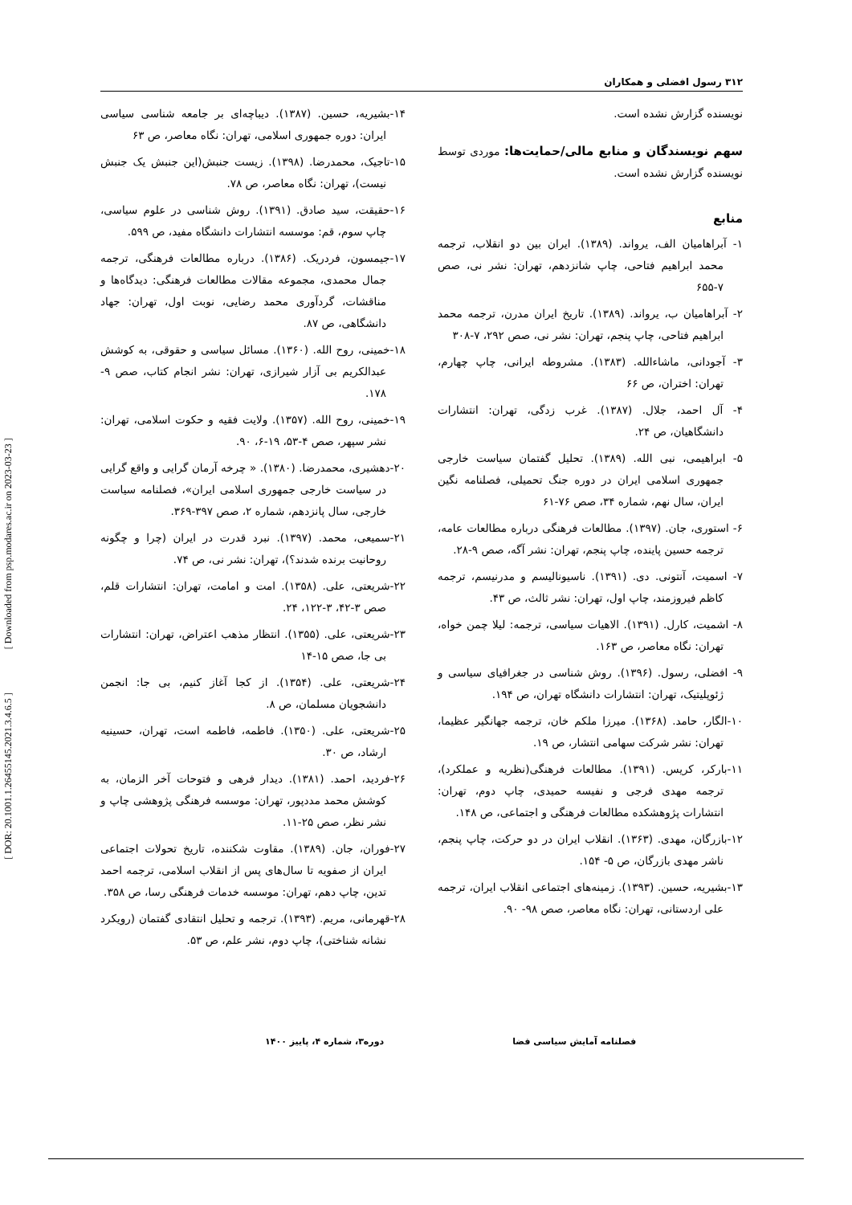[ DOR: 20.1001.1.26455145.2021.3.4.6.5 ] [ Downloaded from psp.modares.ac.ir on 2023-03-23 ]
۳۱۲ رسول افضلی و همکاران
نویسنده گزارش نشده است.
سهم نویسندگان و منابع مالی/حمایت‌ها: موردی توسط نویسنده گزارش نشده است.
منابع
۱- آبراهامیان الف، یرواند. (۱۳۸۹). ایران بین دو انقلاب، ترجمه محمد ابراهیم فتاحی، چاپ شانزدهم، تهران: نشر نی، صص ۷-۶۵۵
۲- آبراهامیان ب، یرواند. (۱۳۸۹). تاریخ ایران مدرن، ترجمه محمد ابراهیم فتاحی، چاپ پنجم، تهران: نشر نی، صص ۲۹۲، ۷-۳۰۸
۳- آجودانی، ماشاءالله. (۱۳۸۳). مشروطه ایرانی، چاپ چهارم، تهران: اختران، ص ۶۶
۴- آل احمد، جلال. (۱۳۸۷). غرب زدگی، تهران: انتشارات دانشگاهیان، ص ۲۴.
۵- ابراهیمی، نبی الله. (۱۳۸۹). تحلیل گفتمان سیاست خارجی جمهوری اسلامی ایران در دوره جنگ تحمیلی، فصلنامه نگین ایران، سال نهم، شماره ۳۴، صص ۷۶-۶۱
۶- استوری، جان. (۱۳۹۷). مطالعات فرهنگی درباره مطالعات عامه، ترجمه حسین پاینده، چاپ پنجم، تهران: نشر آگه، صص ۹-۲۸.
۷- اسمیت، آنتونی. دی. (۱۳۹۱). ناسیونالیسم و مدرنیسم، ترجمه کاظم فیروزمند، چاپ اول، تهران: نشر ثالث، ص ۴۳.
۸- اشمیت، کارل. (۱۳۹۱). الاهیات سیاسی، ترجمه: لیلا چمن خواه، تهران: نگاه معاصر، ص ۱۶۳.
۹- افضلی، رسول. (۱۳۹۶). روش شناسی در جغرافیای سیاسی و ژئوپلیتیک، تهران: انتشارات دانشگاه تهران، ص ۱۹۴.
۱۰-الگار، حامد. (۱۳۶۸). میرزا ملکم خان، ترجمه جهانگیر عظیما، تهران: نشر شرکت سهامی انتشار، ص ۱۹.
۱۱-بارکر، کریس. (۱۳۹۱). مطالعات فرهنگی(نظریه و عملکرد)، ترجمه مهدی فرجی و نفیسه حمیدی، چاپ دوم، تهران: انتشارات پژوهشکده مطالعات فرهنگی و اجتماعی، ص ۱۴۸.
۱۲-بازرگان، مهدی. (۱۳۶۳). انقلاب ایران در دو حرکت، چاپ پنجم، ناشر مهدی بازرگان، ص ۵- ۱۵۴.
۱۳-بشیریه، حسین. (۱۳۹۳). زمینه‌های اجتماعی انقلاب ایران، ترجمه علی اردستانی، تهران: نگاه معاصر، صص ۹۸- ۹۰.
۱۴-بشیریه، حسین. (۱۳۸۷). دیباچه‌ای بر جامعه شناسی سیاسی ایران: دوره جمهوری اسلامی، تهران: نگاه معاصر، ص ۶۳
۱۵-تاجیک، محمدرضا. (۱۳۹۸). زیست جنبش(این جنبش یک جنبش نیست)، تهران: نگاه معاصر، ص ۷۸.
۱۶-حقیقت، سید صادق. (۱۳۹۱). روش شناسی در علوم سیاسی، چاپ سوم، قم: موسسه انتشارات دانشگاه مفید، ص ۵۹۹.
۱۷-جیمسون، فردریک. (۱۳۸۶). درباره مطالعات فرهنگی، ترجمه جمال محمدی، مجموعه مقالات مطالعات فرهنگی: دیدگاه‌ها و مناقشات، گردآوری محمد رضایی، نوبت اول، تهران: جهاد دانشگاهی، ص ۸۷.
۱۸-خمینی، روح الله. (۱۳۶۰). مسائل سیاسی و حقوقی، به کوشش عبدالکریم بی آزار شیرازی، تهران: نشر انجام کتاب، صص ۹- ۱۷۸.
۱۹-خمینی، روح الله. (۱۳۵۷). ولایت فقیه و حکوت اسلامی، تهران: نشر سپهر، صص ۴-۵۳، ۱۹-۶، ۹۰.
۲۰-دهشیری، محمدرضا. (۱۳۸۰). « چرخه آرمان گرایی و واقع گرایی در سیاست خارجی جمهوری اسلامی ایران»، فصلنامه سیاست خارجی، سال پانزدهم، شماره ۲، صص ۳۹۷-۳۶۹.
۲۱-سمیعی، محمد. (۱۳۹۷). نبرد قدرت در ایران (چرا و چگونه روحانیت برنده شدند؟)، تهران: نشر نی، ص ۷۴.
۲۲-شریعتی، علی. (۱۳۵۸). امت و امامت، تهران: انتشارات قلم، صص ۳-۴۲، ۳-۱۲۲، ۲۴.
۲۳-شریعتی، علی. (۱۳۵۵). انتظار مذهب اعتراض، تهران: انتشارات بی جا، صص ۱۵-۱۴
۲۴-شریعتی، علی. (۱۳۵۴). از کجا آغاز کنیم، بی جا: انجمن دانشجویان مسلمان، ص ۸.
۲۵-شریعتی، علی. (۱۳۵۰). فاطمه، فاطمه است، تهران، حسینیه ارشاد، ص ۳۰.
۲۶-فردید، احمد. (۱۳۸۱). دیدار فرهی و فتوحات آخر الزمان، به کوشش محمد مددپور، تهران: موسسه فرهنگی پژوهشی چاپ و نشر نظر، صص ۲۵-۱۱.
۲۷-فوران، جان. (۱۳۸۹). مقاوت شکننده، تاریخ تحولات اجتماعی ایران از صفویه تا سال‌های پس از انقلاب اسلامی، ترجمه احمد تدین، چاپ دهم، تهران: موسسه خدمات فرهنگی رسا، ص ۳۵۸.
۲۸-قهرمانی، مریم. (۱۳۹۳). ترجمه و تحلیل انتقادی گفتمان (رویکرد نشانه شناختی)، چاپ دوم، نشر علم، ص ۵۳.
فصلنامه آمایش سیاسی فضا دوره۳، شماره ۴، پاییز ۱۴۰۰